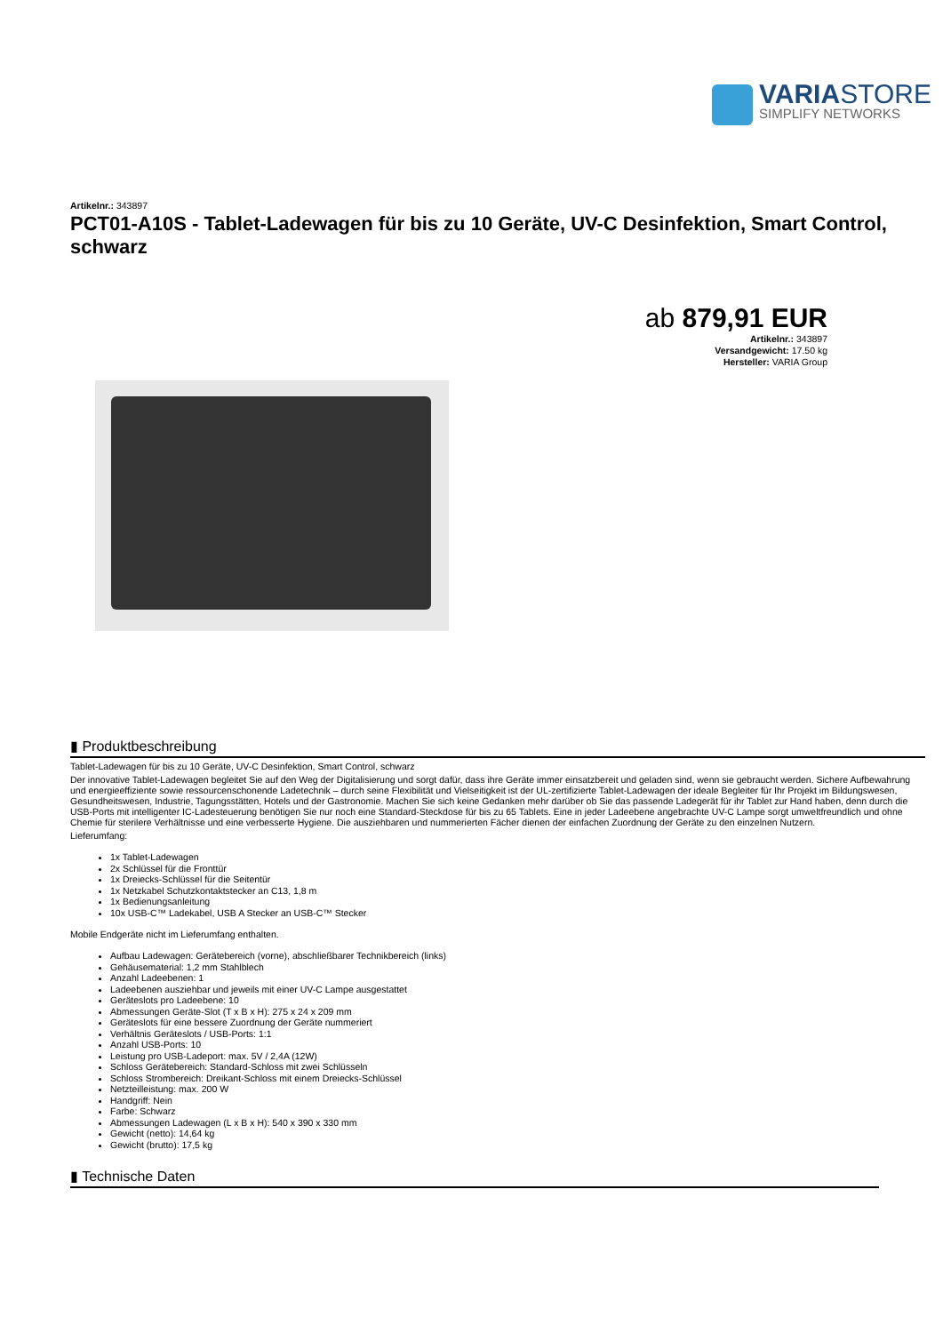VARIASTORE
SIMPLIFY NETWORKS
Artikelnr.: 343897
PCT01-A10S - Tablet-Ladewagen für bis zu 10 Geräte, UV-C Desinfektion, Smart Control, schwarz
ab 879,91 EUR
Artikelnr.: 343897
Versandgewicht: 17.50 kg
Hersteller: VARIA Group
▮ Produktbeschreibung
Tablet-Ladewagen für bis zu 10 Geräte, UV-C Desinfektion, Smart Control, schwarz
Der innovative Tablet-Ladewagen begleitet Sie auf den Weg der Digitalisierung und sorgt dafür, dass ihre Geräte immer einsatzbereit und geladen sind, wenn sie gebraucht werden. Sichere Aufbewahrung und energieeffiziente sowie ressourcenschonende Ladetechnik – durch seine Flexibilität und Vielseitigkeit ist der UL-zertifizierte Tablet-Ladewagen der ideale Begleiter für Ihr Projekt im Bildungswesen, Gesundheitswesen, Industrie, Tagungsstätten, Hotels und der Gastronomie. Machen Sie sich keine Gedanken mehr darüber ob Sie das passende Ladegerät für ihr Tablet zur Hand haben, denn durch die USB-Ports mit intelligenter IC-Ladesteuerung benötigen Sie nur noch eine Standard-Steckdose für bis zu 65 Tablets. Eine in jeder Ladeebene angebrachte UV-C Lampe sorgt umweltfreundlich und ohne Chemie für sterilere Verhältnisse und eine verbesserte Hygiene. Die ausziehbaren und nummerierten Fächer dienen der einfachen Zuordnung der Geräte zu den einzelnen Nutzern.
Lieferumfang:
1x Tablet-Ladewagen
2x Schlüssel für die Fronttür
1x Dreiecks-Schlüssel für die Seitentür
1x Netzkabel Schutzkontaktstecker an C13, 1,8 m
1x Bedienungsanleitung
10x USB-C™ Ladekabel, USB A Stecker an USB-C™ Stecker
Mobile Endgeräte nicht im Lieferumfang enthalten.
Aufbau Ladewagen: Gerätebereich (vorne), abschließbarer Technikbereich (links)
Gehäusematerial: 1,2 mm Stahlblech
Anzahl Ladeebenen: 1
Ladeebenen ausziehbar und jeweils mit einer UV-C Lampe ausgestattet
Geräteslots pro Ladeebene: 10
Abmessungen Geräte-Slot (T x B x H): 275 x 24 x 209 mm
Geräteslots für eine bessere Zuordnung der Geräte nummeriert
Verhältnis Geräteslots / USB-Ports: 1:1
Anzahl USB-Ports: 10
Leistung pro USB-Ladeport: max. 5V / 2,4A (12W)
Schloss Gerätebereich: Standard-Schloss mit zwei Schlüsseln
Schloss Strombereich: Dreikant-Schloss mit einem Dreiecks-Schlüssel
Netzteilleistung: max. 200 W
Handgriff: Nein
Farbe: Schwarz
Abmessungen Ladewagen (L x B x H): 540 x 390 x 330 mm
Gewicht (netto): 14,64 kg
Gewicht (brutto): 17,5 kg
▮ Technische Daten